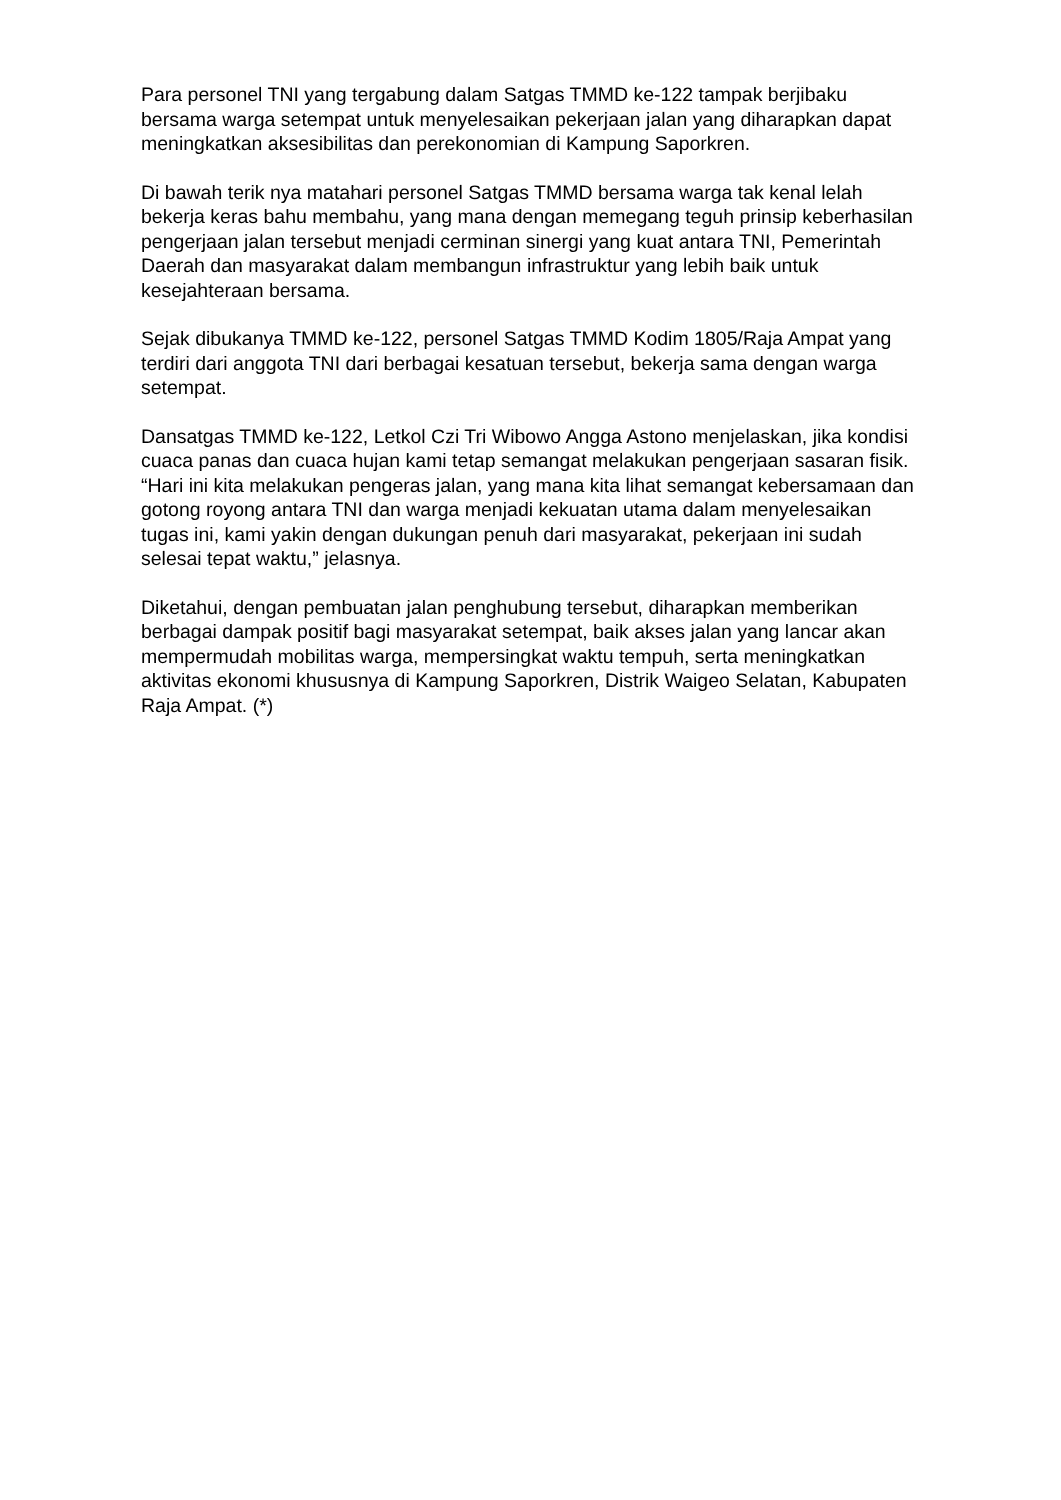Para personel TNI yang tergabung dalam Satgas TMMD ke-122 tampak berjibaku bersama warga setempat untuk menyelesaikan pekerjaan jalan yang diharapkan dapat meningkatkan aksesibilitas dan perekonomian di Kampung Saporkren.
Di bawah terik nya matahari personel Satgas TMMD bersama warga tak kenal lelah bekerja keras bahu membahu, yang mana dengan memegang teguh prinsip keberhasilan pengerjaan jalan tersebut menjadi cerminan sinergi yang kuat antara TNI, Pemerintah Daerah dan masyarakat dalam membangun infrastruktur yang lebih baik untuk kesejahteraan bersama.
Sejak dibukanya TMMD ke-122, personel Satgas TMMD Kodim 1805/Raja Ampat yang terdiri dari anggota TNI dari berbagai kesatuan tersebut, bekerja sama dengan warga setempat.
Dansatgas TMMD ke-122, Letkol Czi Tri Wibowo Angga Astono menjelaskan, jika kondisi cuaca panas dan cuaca hujan kami tetap semangat melakukan pengerjaan sasaran fisik. “Hari ini kita melakukan pengeras jalan, yang mana kita lihat semangat kebersamaan dan gotong royong antara TNI dan warga menjadi kekuatan utama dalam menyelesaikan tugas ini, kami yakin dengan dukungan penuh dari masyarakat, pekerjaan ini sudah selesai tepat waktu,” jelasnya.
Diketahui, dengan pembuatan jalan penghubung tersebut, diharapkan memberikan berbagai dampak positif bagi masyarakat setempat, baik akses jalan yang lancar akan mempermudah mobilitas warga, mempersingkat waktu tempuh, serta meningkatkan aktivitas ekonomi khususnya di Kampung Saporkren, Distrik Waigeo Selatan, Kabupaten Raja Ampat. (*)